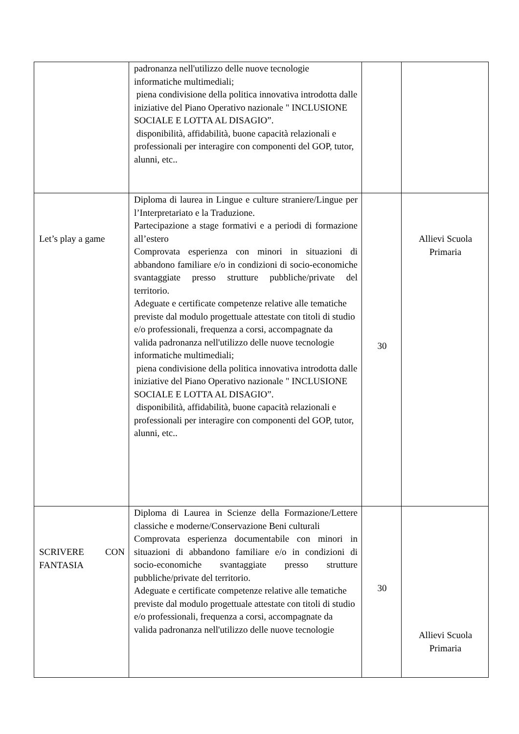| | padronanza nell'utilizzo delle nuove tecnologie informatiche multimediali; piena condivisione della politica innovativa introdotta dalle iniziative del Piano Operativo nazionale " INCLUSIONE SOCIALE E LOTTA AL DISAGIO”. disponibilità, affidabilità, buone capacità relazionali e professionali per interagire con componenti del GOP, tutor, alunni, etc.. | | |
| Let’s play a game | Diploma di laurea in Lingue e culture straniere/Lingue per l’Interpretariato e la Traduzione. Partecipazione a stage formativi e a periodi di formazione all’estero Comprovata esperienza con minori in situazioni di abbandono familiare e/o in condizioni di socio-economiche svantaggiate presso strutture pubbliche/private del territorio. Adeguate e certificate competenze relative alle tematiche previste dal modulo progettuale attestate con titoli di studio e/o professionali, frequenza a corsi, accompagnate da valida padronanza nell'utilizzo delle nuove tecnologie informatiche multimediali; piena condivisione della politica innovativa introdotta dalle iniziative del Piano Operativo nazionale " INCLUSIONE SOCIALE E LOTTA AL DISAGIO”. disponibilità, affidabilità, buone capacità relazionali e professionali per interagire con componenti del GOP, tutor, alunni, etc.. | 30 | Allievi Scuola Primaria |
| SCRIVERE CON FANTASIA | Diploma di Laurea in Scienze della Formazione/Lettere classiche e moderne/Conservazione Beni culturali Comprovata esperienza documentabile con minori in situazioni di abbandono familiare e/o in condizioni di socio-economiche svantaggiate presso strutture pubbliche/private del territorio. Adeguate e certificate competenze relative alle tematiche previste dal modulo progettuale attestate con titoli di studio e/o professionali, frequenza a corsi, accompagnate da valida padronanza nell'utilizzo delle nuove tecnologie | 30 | Allievi Scuola Primaria |